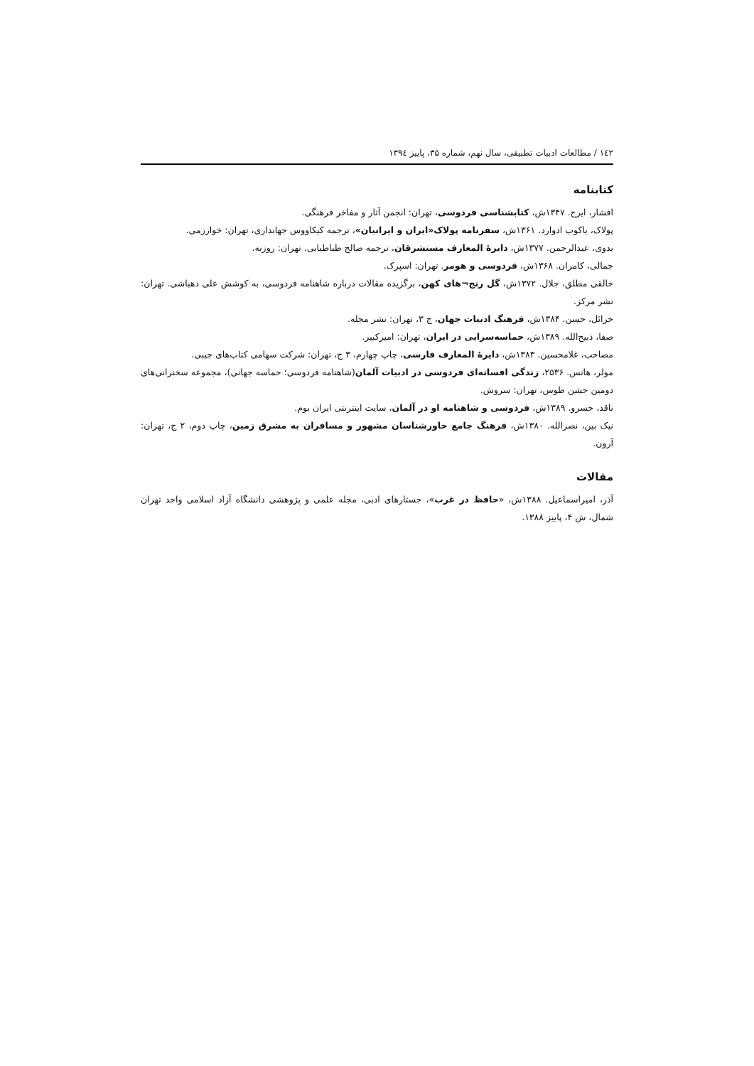١٤٢ / مطالعات ادبیات تطبیقی، سال نهم، شماره ۳۵، پاییز ١٣٩٤
کتابنامه
افشار، ایرج. ۱۳۴۷ش، کتابشناسی فردوسی، تهران: انجمن آثار و مفاخر فرهنگی.
پولاک، یاکوب ادوارد. ۱۳۶۱ش، سفرنامه پولاک«ایران و ایرانیان»، ترجمه کیکاووس جهانداری، تهران: خوارزمی.
بدوی، عبدالرحمن. ۱۳۷۷ش، دایرۀ المعارف مستشرقان، ترجمه صالح طباطبایی. تهران: روزنه.
جمالی، کامران. ۱۳۶۸ش، فردوسی و هومر. تهران: اسپرک.
خالقی مطلق، جلال. ۱۳۷۲ش، گل رنج¬های کهن، برگزیده مقالات درباره شاهنامه فردوسی، به کوشش علی دهباشی. تهران: نشر مرکز.
خزائل، حسن. ۱۳۸۴ش، فرهنگ ادبیات جهان، ج ۳، تهران: نشر مجله.
صفا، ذبیح‌الله. ۱۳۸۹ش، حماسه‌سرایی در ایران، تهران: امیرکبیر.
مصاحب، غلامحسین. ۱۳۸۳ش، دایرۀ المعارف فارسی، چاپ چهارم، ۳ ج، تهران: شرکت سهامی کتاب‌های جیبی.
مولر، هانس. ۲۵۳۶، زندگی افسانه‌ای فردوسی در ادبیات آلمان(شاهنامه فردوسی؛ حماسه جهانی)، مجموعه سخنرانی‌های دومین جشن طوس، تهران: سروش.
ناقد، خسرو. ۱۳۸۹ش، فردوسی و شاهنامه او در آلمان، سایت اینترنتی ایران بوم.
نیک بین، نصرالله. ۱۳۸۰ش، فرهنگ جامع خاورشناسان مشهور و مسافران به مشرق زمین، چاپ دوم، ۲ ج، تهران: آرون.
مقالات
آذر، امیراسماعیل. ۱۳۸۸ش، «حافظ در غرب»، جستارهای ادبی، مجله علمی و پژوهشی دانشگاه آزاد اسلامی واحد تهران شمال، ش ۴، پاییز ۱۳۸۸.